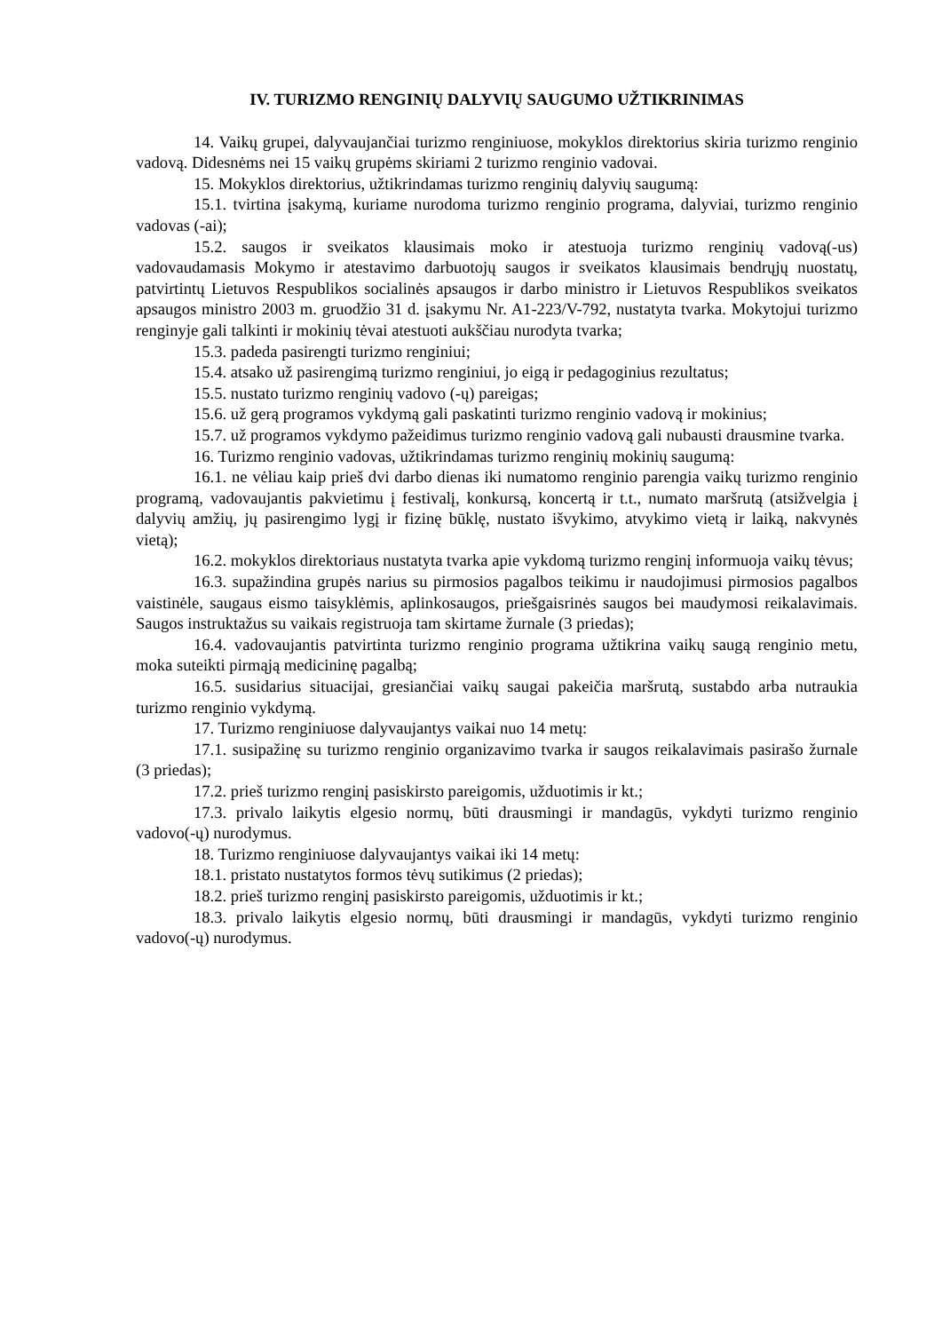IV. TURIZMO RENGINIŲ DALYVIŲ SAUGUMO UŽTIKRINIMAS
14. Vaikų grupei, dalyvaujančiai turizmo renginiuose, mokyklos direktorius skiria turizmo renginio vadovą. Didesnėms nei 15 vaikų grupėms skiriami 2 turizmo renginio vadovai.
15. Mokyklos direktorius, užtikrindamas turizmo renginių dalyvių saugumą:
15.1. tvirtina įsakymą, kuriame nurodoma turizmo renginio programa, dalyviai, turizmo renginio vadovas (-ai);
15.2. saugos ir sveikatos klausimais moko ir atestuoja turizmo renginių vadovą(-us) vadovaudamasis Mokymo ir atestavimo darbuotojų saugos ir sveikatos klausimais bendrųjų nuostatų, patvirtintų Lietuvos Respublikos socialinės apsaugos ir darbo ministro ir Lietuvos Respublikos sveikatos apsaugos ministro 2003 m. gruodžio 31 d. įsakymu Nr. A1-223/V-792, nustatyta tvarka. Mokytojui turizmo renginyje gali talkinti ir mokinių tėvai atestuoti aukščiau nurodyta tvarka;
15.3. padeda pasirengti turizmo renginiui;
15.4. atsako už pasirengimą turizmo renginiui, jo eigą ir pedagoginius rezultatus;
15.5. nustato turizmo renginių vadovo (-ų) pareigas;
15.6. už gerą programos vykdymą gali paskatinti turizmo renginio vadovą ir mokinius;
15.7. už programos vykdymo pažeidimus turizmo renginio vadovą gali nubausti drausmine tvarka.
16. Turizmo renginio vadovas, užtikrindamas turizmo renginių mokinių saugumą:
16.1. ne vėliau kaip prieš dvi darbo dienas iki numatomo renginio parengia vaikų turizmo renginio programą, vadovaujantis pakvietimu į festivalį, konkursą, koncertą ir t.t., numato maršrutą (atsižvelgia į dalyvių amžių, jų pasirengimo lygį ir fizinę būklę, nustato išvykimo, atvykimo vietą ir laiką, nakvynės vietą);
16.2. mokyklos direktoriaus nustatyta tvarka apie vykdomą turizmo renginį informuoja vaikų tėvus;
16.3. supažindina grupės narius su pirmosios pagalbos teikimu ir naudojimusi pirmosios pagalbos vaistinėle, saugaus eismo taisyklėmis, aplinkosaugos, priešgaisrinės saugos bei maudymosi reikalavimais. Saugos instruktažus su vaikais registruoja tam skirtame žurnale (3 priedas);
16.4. vadovaujantis patvirtinta turizmo renginio programa užtikrina vaikų saugą renginio metu, moka suteikti pirmąją medicininę pagalbą;
16.5. susidarius situacijai, gresiančiai vaikų saugai pakeičia maršrutą, sustabdo arba nutraukia turizmo renginio vykdymą.
17. Turizmo renginiuose dalyvaujantys vaikai nuo 14 metų:
17.1. susipažinę su turizmo renginio organizavimo tvarka ir saugos reikalavimais pasirašo žurnale (3 priedas);
17.2. prieš turizmo renginį pasiskirsto pareigomis, užduotimis ir kt.;
17.3. privalo laikytis elgesio normų, būti drausmingi ir mandagūs, vykdyti turizmo renginio vadovo(-ų) nurodymus.
18. Turizmo renginiuose dalyvaujantys vaikai iki 14 metų:
18.1. pristato nustatytos formos tėvų sutikimus (2 priedas);
18.2. prieš turizmo renginį pasiskirsto pareigomis, užduotimis ir kt.;
18.3. privalo laikytis elgesio normų, būti drausmingi ir mandagūs, vykdyti turizmo renginio vadovo(-ų) nurodymus.